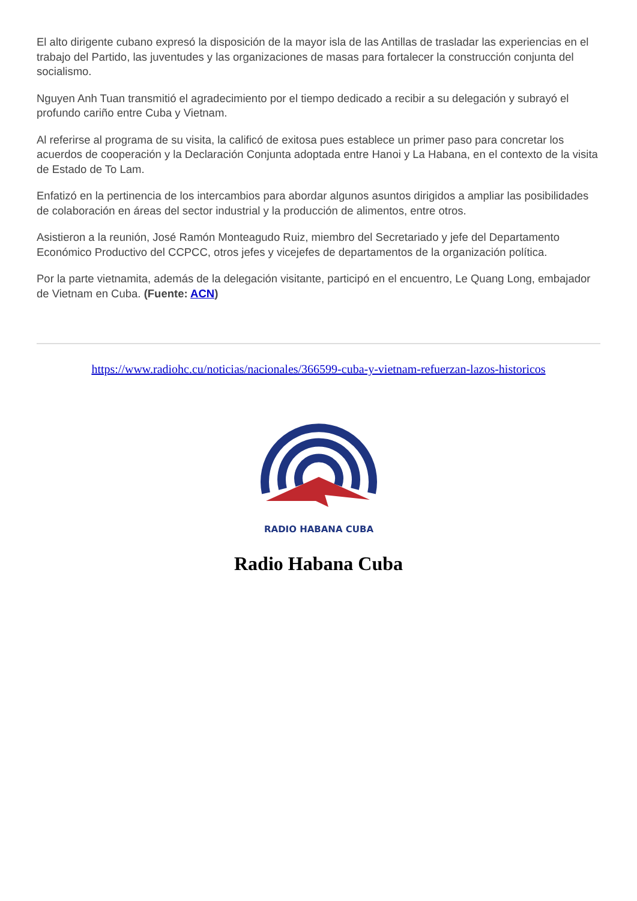El alto dirigente cubano expresó la disposición de la mayor isla de las Antillas de trasladar las experiencias en el trabajo del Partido, las juventudes y las organizaciones de masas para fortalecer la construcción conjunta del socialismo.
Nguyen Anh Tuan transmitió el agradecimiento por el tiempo dedicado a recibir a su delegación y subrayó el profundo cariño entre Cuba y Vietnam.
Al referirse al programa de su visita, la calificó de exitosa pues establece un primer paso para concretar los acuerdos de cooperación y la Declaración Conjunta adoptada entre Hanoi y La Habana, en el contexto de la visita de Estado de To Lam.
Enfatizó en la pertinencia de los intercambios para abordar algunos asuntos dirigidos a ampliar las posibilidades de colaboración en áreas del sector industrial y la producción de alimentos, entre otros.
Asistieron a la reunión, José Ramón Monteagudo Ruiz, miembro del Secretariado y jefe del Departamento Económico Productivo del CCPCC, otros jefes y vicejefes de departamentos de la organización política.
Por la parte vietnamita, además de la delegación visitante, participó en el encuentro, Le Quang Long, embajador de Vietnam en Cuba. (Fuente: ACN)
https://www.radiohc.cu/noticias/nacionales/366599-cuba-y-vietnam-refuerzan-lazos-historicos
RADIO HABANA CUBA
Radio Habana Cuba